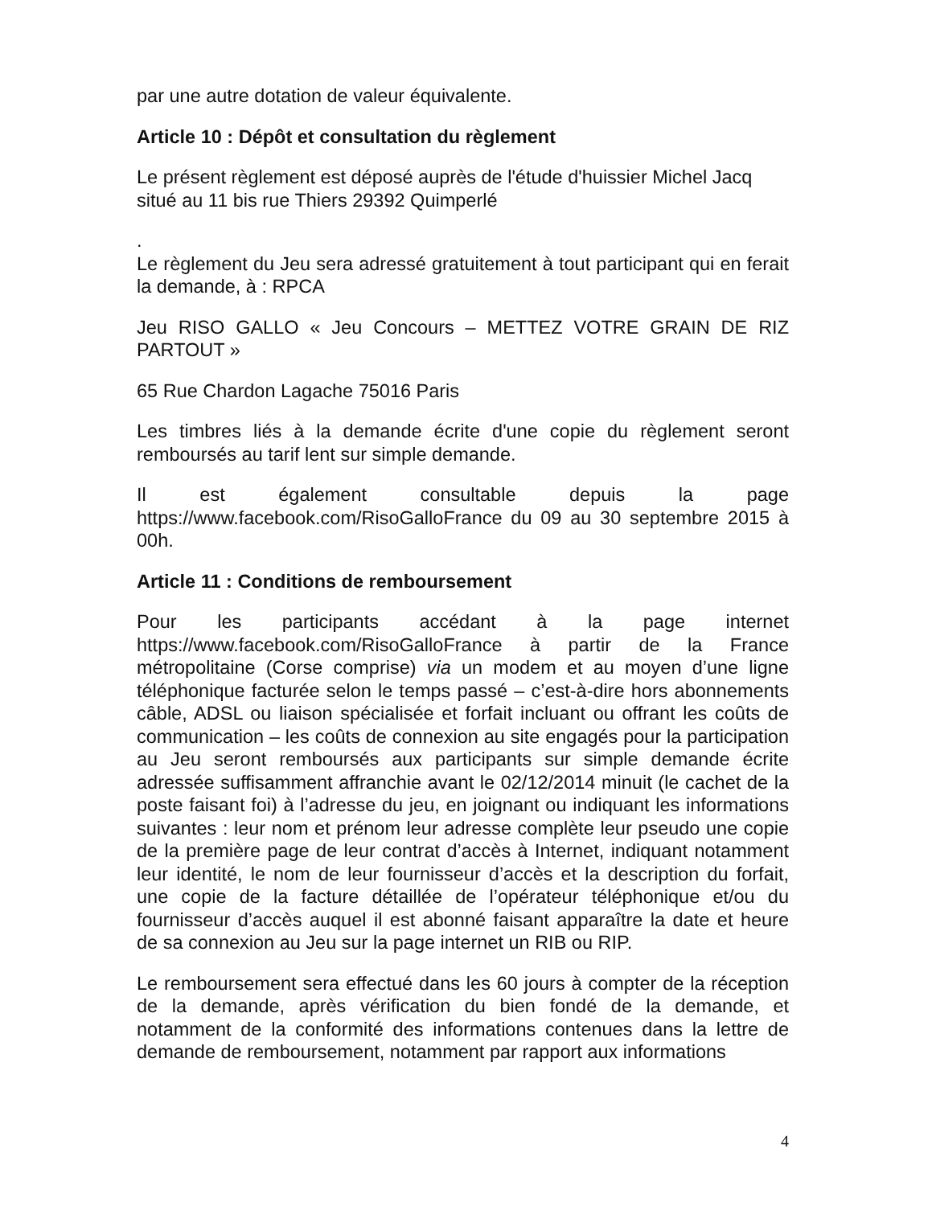par une autre dotation de valeur équivalente.
Article 10 : Dépôt et consultation du règlement
Le présent règlement est déposé auprès de l'étude d'huissier Michel Jacq situé au 11 bis rue Thiers 29392 Quimperlé
.
Le règlement du Jeu sera adressé gratuitement à tout participant qui en ferait la demande, à : RPCA
Jeu RISO GALLO « Jeu Concours – METTEZ VOTRE GRAIN DE RIZ PARTOUT »
65 Rue Chardon Lagache 75016 Paris
Les timbres liés à la demande écrite d'une copie du règlement seront remboursés au tarif lent sur simple demande.
Il est également consultable depuis la page https://www.facebook.com/RisoGalloFrance du 09 au 30 septembre 2015 à 00h.
Article 11 : Conditions de remboursement
Pour les participants accédant à la page internet https://www.facebook.com/RisoGalloFrance à partir de la France métropolitaine (Corse comprise) via un modem et au moyen d’une ligne téléphonique facturée selon le temps passé – c’est-à-dire hors abonnements câble, ADSL ou liaison spécialisée et forfait incluant ou offrant les coûts de communication – les coûts de connexion au site engagés pour la participation au Jeu seront remboursés aux participants sur simple demande écrite adressée suffisamment affranchie avant le 02/12/2014 minuit (le cachet de la poste faisant foi) à l’adresse du jeu, en joignant ou indiquant les informations suivantes : leur nom et prénom leur adresse complète leur pseudo une copie de la première page de leur contrat d’accès à Internet, indiquant notamment leur identité, le nom de leur fournisseur d’accès et la description du forfait, une copie de la facture détaillée de l’opérateur téléphonique et/ou du fournisseur d’accès auquel il est abonné faisant apparaître la date et heure de sa connexion au Jeu sur la page internet un RIB ou RIP.
Le remboursement sera effectué dans les 60 jours à compter de la réception de la demande, après vérification du bien fondé de la demande, et notamment de la conformité des informations contenues dans la lettre de demande de remboursement, notamment par rapport aux informations
4